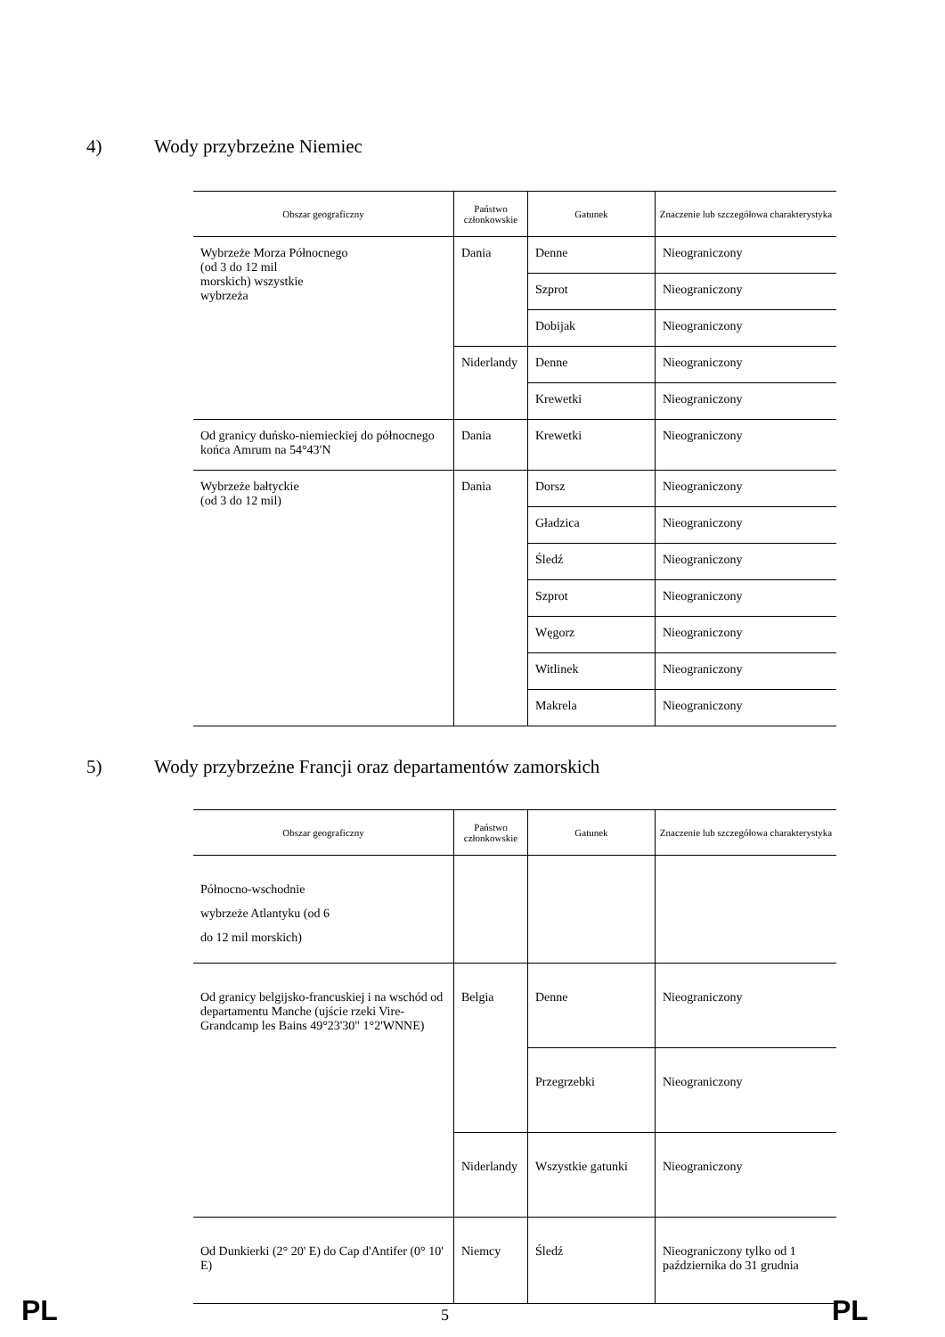4) Wody przybrzeżne Niemiec
| Obszar geograficzny | Państwo członkowskie | Gatunek | Znaczenie lub szczegółowa charakterystyka |
| --- | --- | --- | --- |
| Wybrzeże Morza Północnego (od 3 do 12 mil morskich) wszystkie wybrzeża | Dania | Denne | Nieograniczony |
| | | Szprot | Nieograniczony |
| | | Dobijak | Nieograniczony |
| | Niderlandy | Denne | Nieograniczony |
| | | Krewetki | Nieograniczony |
| Od granicy duńsko-niemieckiej do północnego końca Amrum na 54°43′N | Dania | Krewetki | Nieograniczony |
| Wybrzeże bałtyckie (od 3 do 12 mil) | Dania | Dorsz | Nieograniczony |
| | | Gładzica | Nieograniczony |
| | | Śledź | Nieograniczony |
| | | Szprot | Nieograniczony |
| | | Węgorz | Nieograniczony |
| | | Witlinek | Nieograniczony |
| | | Makrela | Nieograniczony |
5) Wody przybrzeżne Francji oraz departamentów zamorskich
| Obszar geograficzny | Państwo członkowskie | Gatunek | Znaczenie lub szczegółowa charakterystyka |
| --- | --- | --- | --- |
| Północno-wschodnie wybrzeże Atlantyku (od 6 do 12 mil morskich) | | | |
| Od granicy belgijsko-francuskiej i na wschód od departamentu Manche (ujście rzeki Vire-Grandcamp les Bains 49°23'30" 1°2'WNNE) | Belgia | Denne | Nieograniczony |
| | | Przegrzebki | Nieograniczony |
| | Niderlandy | Wszystkie gatunki | Nieograniczony |
| Od Dunkierki (2° 20' E) do Cap d'Antifer (0° 10' E) | Niemcy | Śledź | Nieograniczony tylko od 1 października do 31 grudnia |
PL 5 PL